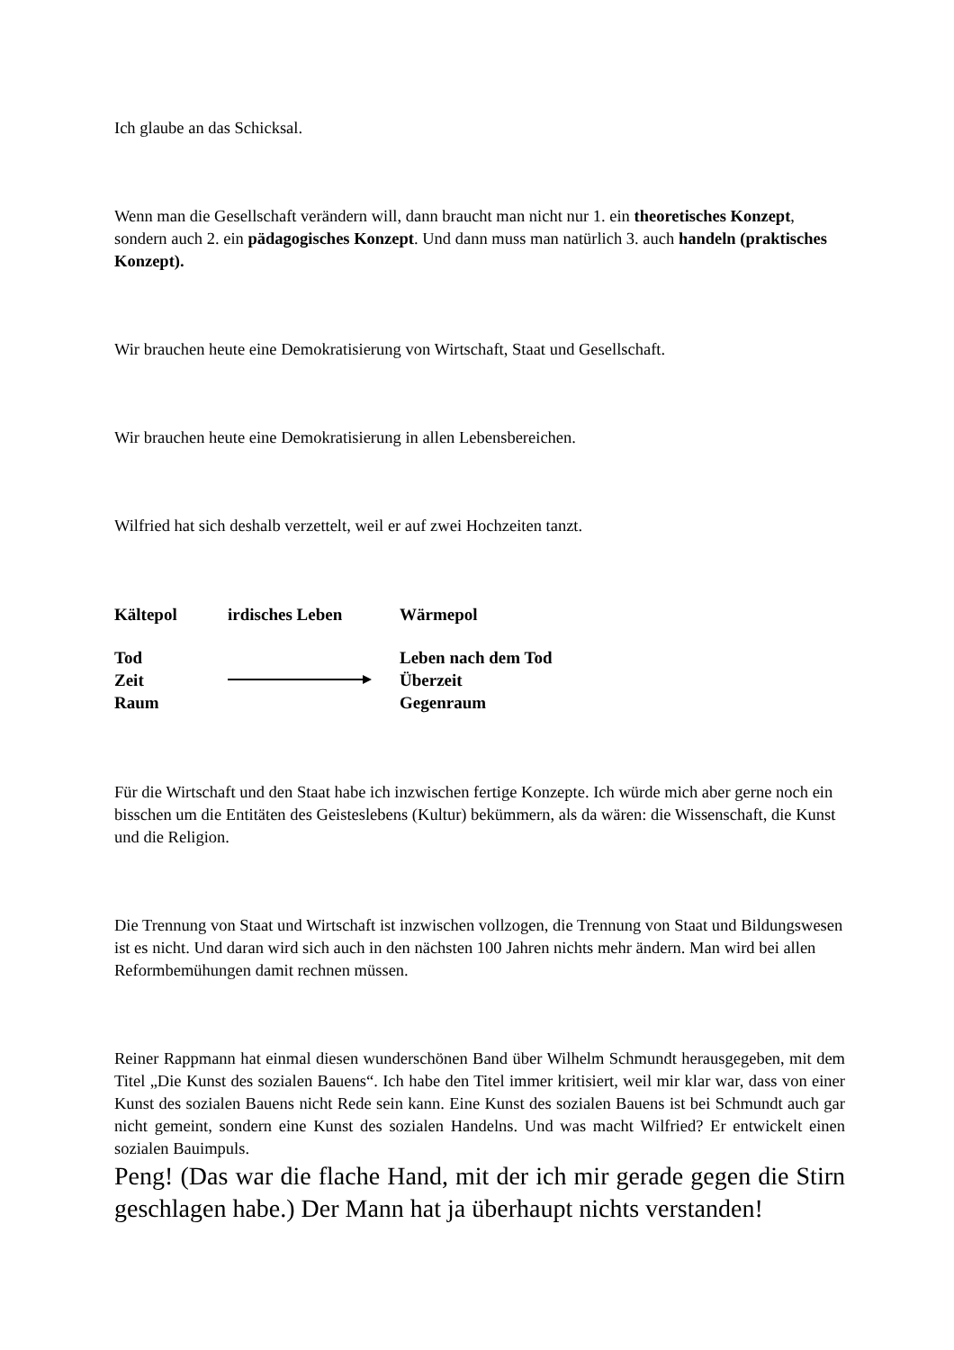Ich glaube an das Schicksal.
Wenn man die Gesellschaft verändern will, dann braucht man nicht nur 1. ein theoretisches Konzept, sondern auch 2. ein pädagogisches Konzept. Und dann muss man natürlich 3. auch handeln (praktisches Konzept).
Wir brauchen heute eine Demokratisierung von Wirtschaft, Staat und Gesellschaft.
Wir brauchen heute eine Demokratisierung in allen Lebensbereichen.
Wilfried hat sich deshalb verzettelt, weil er auf zwei Hochzeiten tanzt.
| Kältepol | irdisches Leben | Wärmepol |
| Tod Zeit Raum | | Leben nach dem Tod Überzeit Gegenraum |
Für die Wirtschaft und den Staat habe ich inzwischen fertige Konzepte. Ich würde mich aber gerne noch ein bisschen um die Entitäten des Geisteslebens (Kultur) bekümmern, als da wären: die Wissenschaft, die Kunst und die Religion.
Die Trennung von Staat und Wirtschaft ist inzwischen vollzogen, die Trennung von Staat und Bildungswesen ist es nicht. Und daran wird sich auch in den nächsten 100 Jahren nichts mehr ändern. Man wird bei allen Reformbemühungen damit rechnen müssen.
Reiner Rappmann hat einmal diesen wunderschönen Band über Wilhelm Schmundt herausgegeben, mit dem Titel „Die Kunst des sozialen Bauens“. Ich habe den Titel immer kritisiert, weil mir klar war, dass von einer Kunst des sozialen Bauens nicht Rede sein kann. Eine Kunst des sozialen Bauens ist bei Schmundt auch gar nicht gemeint, sondern eine Kunst des sozialen Handelns. Und was macht Wilfried? Er entwickelt einen sozialen Bauimpuls.
Peng! (Das war die flache Hand, mit der ich mir gerade gegen die Stirn geschlagen habe.) Der Mann hat ja überhaupt nichts verstanden!